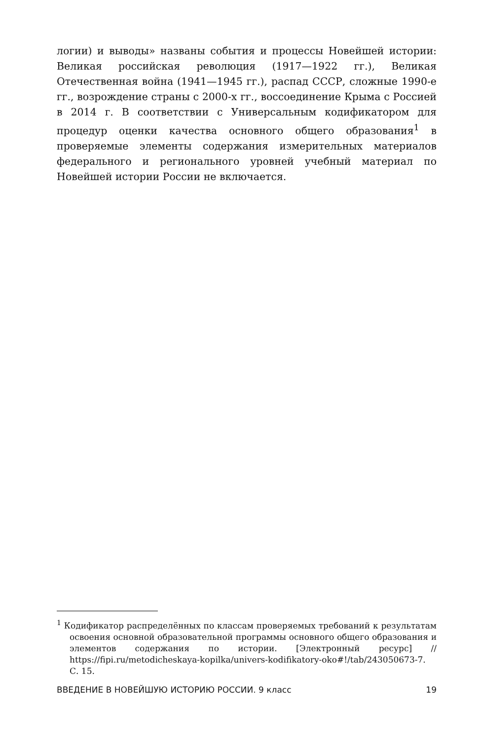логии) и выводы» названы события и процессы Новейшей истории: Великая российская революция (1917—1922 гг.), Великая Отечественная война (1941—1945 гг.), распад СССР, сложные 1990-е гг., возрождение страны с 2000-х гг., воссоединение Крыма с Россией в 2014 г. В соответствии с Универсальным кодификатором для процедур оценки качества основного общего образования<sup>1</sup> в проверяемые элементы содержания измерительных материалов федерального и регионального уровней учебный материал по Новейшей истории России не включается.
<sup>1</sup> Кодификатор распределённых по классам проверяемых требований к результатам освоения основной образовательной программы основного общего образования и элементов содержания по истории. [Электронный ресурс] // https://fipi.ru/metodicheskaya-kopilka/univers-kodifikatory-oko#!/tab/243050673-7. С. 15.
ВВЕДЕНИЕ В НОВЕЙШУЮ ИСТОРИЮ РОССИИ. 9 класс 19